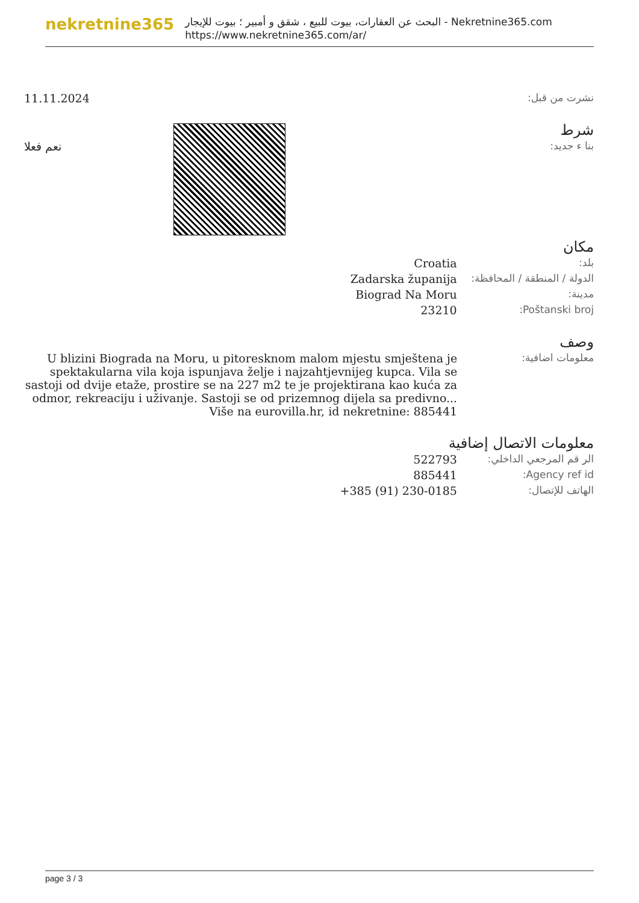nekretnine365
البحث عن العقارات، بيوت للبيع ، شقق و أمبير ؛ بيوت للإيجار - Nekretnine365.com
https://www.nekretnine365.com/ar/
| نشرت من قبل: | 11.11.2024 |
شرط
| بنا ء جديد: | نعم فعلا |
مكان
| بلد: | Croatia |
| الدولة / المنطقة / المحافظة: | Zadarska županija |
| مدينة: | Biograd Na Moru |
| Poštanski broj: | 23210 |
وصف
| معلومات اضافية: | U blizini Biograda na Moru, u pitoresknom malom mjestu smještena je spektakularna vila koja ispunjava želje i najzahtjevnijeg kupca. Vila se sastoji od dvije etaže, prostire se na 227 m2 te je projektirana kao kuća za odmor, rekreaciju i uživanje. Sastoji se od prizemnog dijela sa predivno... Više na eurovilla.hr, id nekretnine: 885441 |
معلومات الاتصال إضافية
| الر قم المرجعي الداخلي: | 522793 |
| Agency ref id: | 885441 |
| الهاتف للإتصال: | +385 (91) 230-0185 |
page 3 / 3